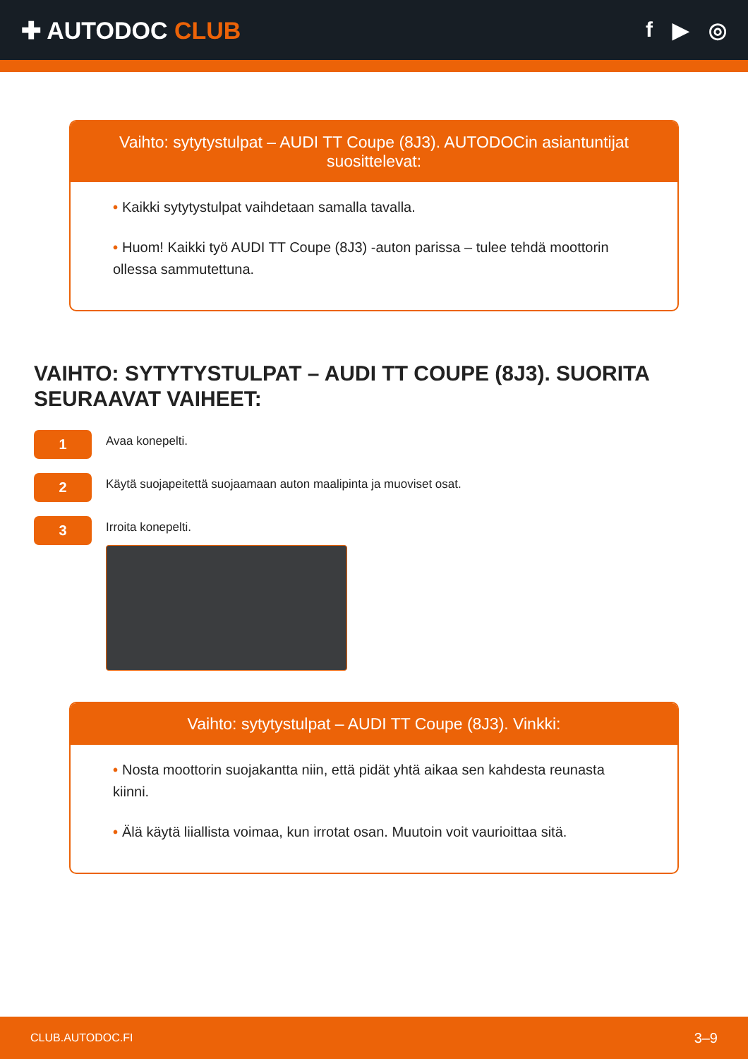✚ AUTODOC CLUB f ▶ ◎
Vaihto: sytytystulpat – AUDI TT Coupe (8J3). AUTODOCin asiantuntijat suosittelevat:
• Kaikki sytytystulpat vaihdetaan samalla tavalla.
• Huom! Kaikki työ AUDI TT Coupe (8J3) -auton parissa – tulee tehdä moottorin ollessa sammutettuna.
VAIHTO: SYTYTYSTULPAT – AUDI TT COUPE (8J3). SUORITA SEURAAVAT VAIHEET:
1
Avaa konepelti.
2
Käytä suojapeitettä suojaamaan auton maalipinta ja muoviset osat.
3
Irroita konepelti.
Vaihto: sytytystulpat – AUDI TT Coupe (8J3). Vinkki:
• Nosta moottorin suojakantta niin, että pidät yhtä aikaa sen kahdesta reunasta kiinni.
• Älä käytä liiallista voimaa, kun irrotat osan. Muutoin voit vaurioittaa sitä.
CLUB.AUTODOC.FI 3–9